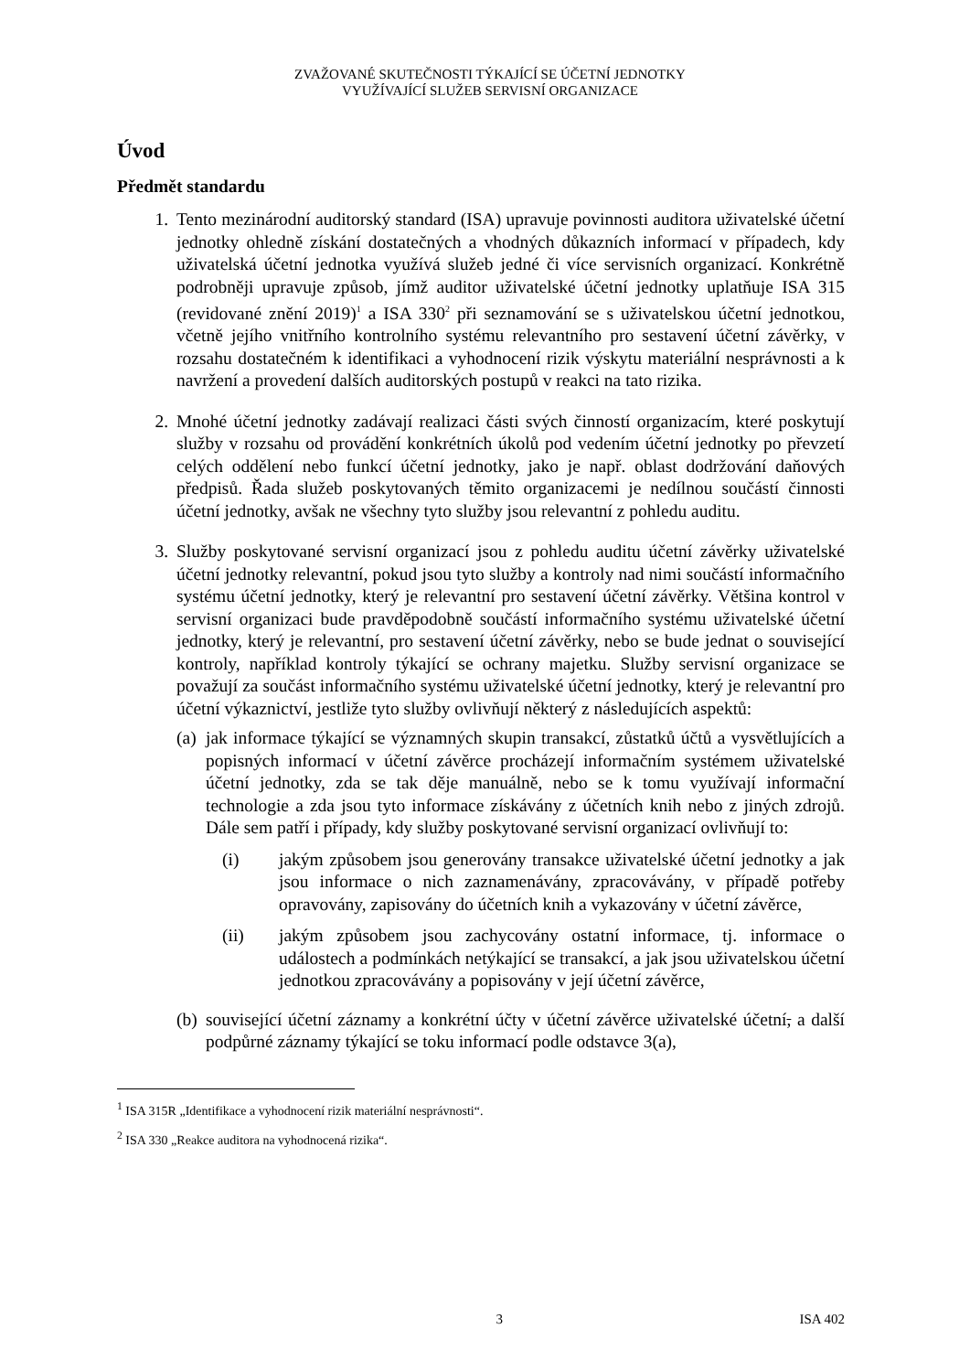ZVAŽOVANÉ SKUTEČNOSTI TÝKAJÍCÍ SE ÚČETNÍ JEDNOTKY
VYUŽÍVAJÍCÍ SLUŽEB SERVISNÍ ORGANIZACE
Úvod
Předmět standardu
1. Tento mezinárodní auditorský standard (ISA) upravuje povinnosti auditora uživatelské účetní jednotky ohledně získání dostatečných a vhodných důkazních informací v případech, kdy uživatelská účetní jednotka využívá služeb jedné či více servisních organizací. Konkrétně podrobněji upravuje způsob, jímž auditor uživatelské účetní jednotky uplatňuje ISA 315 (revidované znění 2019)<sup>1</sup> a ISA 330<sup>2</sup> při seznamování se s uživatelskou účetní jednotkou, včetně jejího vnitřního kontrolního systému relevantního pro sestavení účetní závěrky, v rozsahu dostatečném k identifikaci a vyhodnocení rizik výskytu materiální nesprávnosti a k navržení a provedení dalších auditorských postupů v reakci na tato rizika.
2. Mnohé účetní jednotky zadávají realizaci části svých činností organizacím, které poskytují služby v rozsahu od provádění konkrétních úkolů pod vedením účetní jednotky po převzetí celých oddělení nebo funkcí účetní jednotky, jako je např. oblast dodržování daňových předpisů. Řada služeb poskytovaných těmito organizacemi je nedílnou součástí činnosti účetní jednotky, avšak ne všechny tyto služby jsou relevantní z pohledu auditu.
3. Služby poskytované servisní organizací jsou z pohledu auditu účetní závěrky uživatelské účetní jednotky relevantní, pokud jsou tyto služby a kontroly nad nimi součástí informačního systému účetní jednotky, který je relevantní pro sestavení účetní závěrky. Většina kontrol v servisní organizaci bude pravděpodobně součástí informačního systému uživatelské účetní jednotky, který je relevantní, pro sestavení účetní závěrky, nebo se bude jednat o související kontroly, například kontroly týkající se ochrany majetku. Služby servisní organizace se považují za součást informačního systému uživatelské účetní jednotky, který je relevantní pro účetní výkaznictví, jestliže tyto služby ovlivňují některý z následujících aspektů:
(a)
jak informace týkající se významných skupin transakcí, zůstatků účtů a vysvětlujících a popisných informací v účetní závěrce procházejí informačním systémem uživatelské účetní jednotky, zda se tak děje manuálně, nebo se k tomu využívají informační technologie a zda jsou tyto informace získávány z účetních knih nebo z jiných zdrojů. Dále sem patří i případy, kdy služby poskytované servisní organizací ovlivňují to:
(i) jakým způsobem jsou generovány transakce uživatelské účetní jednotky a jak jsou informace o nich zaznamenávány, zpracovávány, v případě potřeby opravovány, zapisovány do účetních knih a vykazovány v účetní závěrce,
(ii) jakým způsobem jsou zachycovány ostatní informace, tj. informace o událostech a podmínkách netýkající se transakcí, a jak jsou uživatelskou účetní jednotkou zpracovávány a popisovány v její účetní závěrce,
(b)
související účetní záznamy a konkrétní účty v účetní závěrce uživatelské účetní, a další podpůrné záznamy týkající se toku informací podle odstavce 3(a),
<sup>1</sup> ISA 315R „Identifikace a vyhodnocení rizik materiální nesprávnosti“.
<sup>2</sup> ISA 330 „Reakce auditora na vyhodnocená rizika“.
3 ISA 402